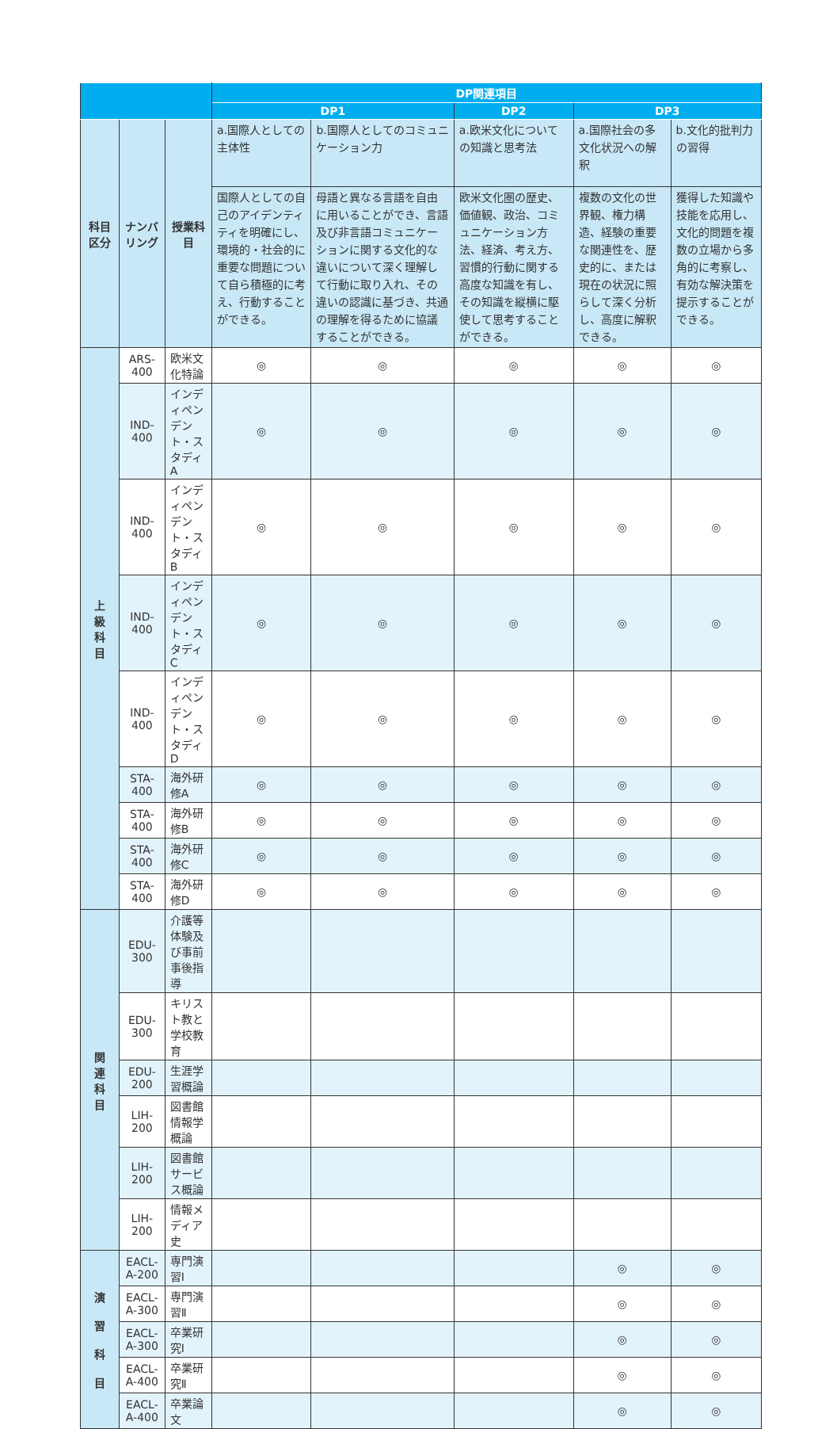| | | | DP関連項目 | | | | |
| --- | --- | --- | --- | --- | --- | --- | --- |
| | | | DP1 | | DP2 | DP3 | |
| 科目 区分 | ナンバリング | 授業科目 | a.国際人としての主体性 | b.国際人としてのコミュニケーション力 | a.欧米文化についての知識と思考法 | a.国際社会の多文化状況への解釈 | b.文化的批判力の習得 |
| | | | 国際人としての自己のアイデンティティを明確にし、環境的・社会的に重要な問題について自ら積極的に考え、行動することができる。 | 母語と異なる言語を自由に用いることができ、言語及び非言語コミュニケーションに関する文化的な違いについて深く理解して行動に取り入れ、その違いの認識に基づき、共通の理解を得るために協議することができる。 | 欧米文化圏の歴史、価値観、政治、コミュニケーション方法、経済、考え方、習慣的行動に関する高度な知識を有し、その知識を縦横に駆使して思考することができる。 | 複数の文化の世界観、権力構造、経験の重要な関連性を、歴史的に、または現在の状況に照らして深く分析し、高度に解釈できる。 | 獲得した知識や技能を応用し、文化的問題を複数の立場から多角的に考察し、有効な解決策を提示することができる。 |
| 上 級 科 目 | ARS-400 | 欧米文化特論 | ◎ | ◎ | ◎ | ◎ | ◎ |
| | IND-400 | インディペンデント・スタディA | ◎ | ◎ | ◎ | ◎ | ◎ |
| | IND-400 | インディペンデント・スタディB | ◎ | ◎ | ◎ | ◎ | ◎ |
| | IND-400 | インディペンデント・スタディC | ◎ | ◎ | ◎ | ◎ | ◎ |
| | IND-400 | インディペンデント・スタディD | ◎ | ◎ | ◎ | ◎ | ◎ |
| | STA-400 | 海外研修A | ◎ | ◎ | ◎ | ◎ | ◎ |
| | STA-400 | 海外研修B | ◎ | ◎ | ◎ | ◎ | ◎ |
| | STA-400 | 海外研修C | ◎ | ◎ | ◎ | ◎ | ◎ |
| | STA-400 | 海外研修D | ◎ | ◎ | ◎ | ◎ | ◎ |
| 関 連 科 目 | EDU-300 | 介護等体験及び事前事後指導 | | | | | |
| | EDU-300 | キリスト教と学校教育 | | | | | |
| | EDU-200 | 生涯学習概論 | | | | | |
| | LIH-200 | 図書館情報学概論 | | | | | |
| | LIH-200 | 図書館サービス概論 | | | | | |
| | LIH-200 | 情報メディア史 | | | | | |
| 演 習 科 目 | EACL-A-200 | 専門演習Ⅰ | | | | ◎ | ◎ |
| | EACL-A-300 | 専門演習Ⅱ | | | | ◎ | ◎ |
| | EACL-A-300 | 卒業研究Ⅰ | | | | ◎ | ◎ |
| | EACL-A-400 | 卒業研究Ⅱ | | | | ◎ | ◎ |
| | EACL-A-400 | 卒業論文 | | | | ◎ | ◎ |